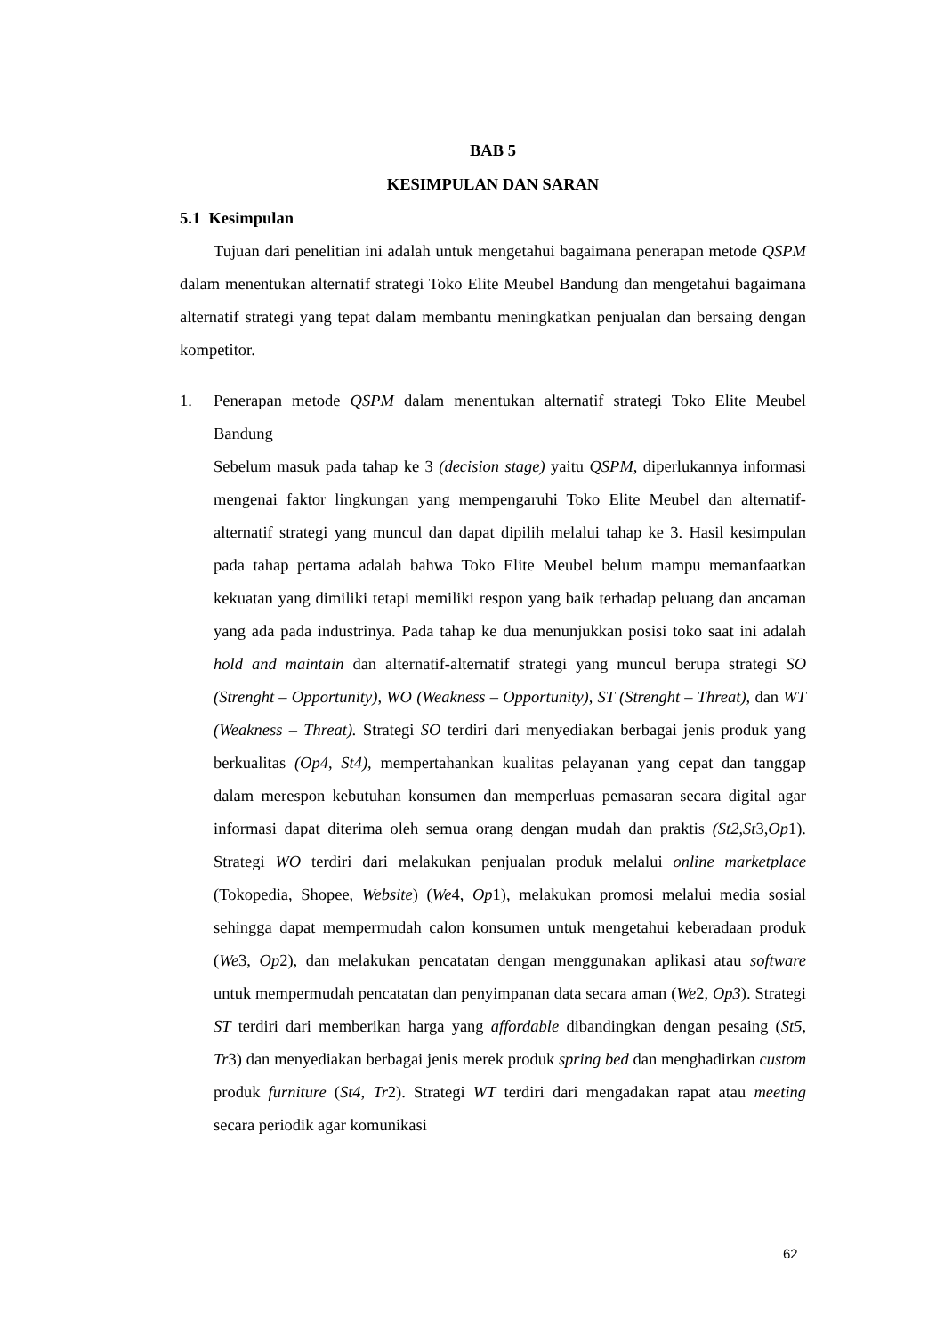BAB 5
KESIMPULAN DAN SARAN
5.1 Kesimpulan
Tujuan dari penelitian ini adalah untuk mengetahui bagaimana penerapan metode QSPM dalam menentukan alternatif strategi Toko Elite Meubel Bandung dan mengetahui bagaimana alternatif strategi yang tepat dalam membantu meningkatkan penjualan dan bersaing dengan kompetitor.
1. Penerapan metode QSPM dalam menentukan alternatif strategi Toko Elite Meubel Bandung
Sebelum masuk pada tahap ke 3 (decision stage) yaitu QSPM, diperlukannya informasi mengenai faktor lingkungan yang mempengaruhi Toko Elite Meubel dan alternatif-alternatif strategi yang muncul dan dapat dipilih melalui tahap ke 3. Hasil kesimpulan pada tahap pertama adalah bahwa Toko Elite Meubel belum mampu memanfaatkan kekuatan yang dimiliki tetapi memiliki respon yang baik terhadap peluang dan ancaman yang ada pada industrinya. Pada tahap ke dua menunjukkan posisi toko saat ini adalah hold and maintain dan alternatif-alternatif strategi yang muncul berupa strategi SO (Strenght – Opportunity), WO (Weakness – Opportunity), ST (Strenght – Threat), dan WT (Weakness – Threat). Strategi SO terdiri dari menyediakan berbagai jenis produk yang berkualitas (Op4, St4), mempertahankan kualitas pelayanan yang cepat dan tanggap dalam merespon kebutuhan konsumen dan memperluas pemasaran secara digital agar informasi dapat diterima oleh semua orang dengan mudah dan praktis (St2,St3,Op1). Strategi WO terdiri dari melakukan penjualan produk melalui online marketplace (Tokopedia, Shopee, Website) (We4, Op1), melakukan promosi melalui media sosial sehingga dapat mempermudah calon konsumen untuk mengetahui keberadaan produk (We3, Op2), dan melakukan pencatatan dengan menggunakan aplikasi atau software untuk mempermudah pencatatan dan penyimpanan data secara aman (We2, Op3). Strategi ST terdiri dari memberikan harga yang affordable dibandingkan dengan pesaing (St5, Tr3) dan menyediakan berbagai jenis merek produk spring bed dan menghadirkan custom produk furniture (St4, Tr2). Strategi WT terdiri dari mengadakan rapat atau meeting secara periodik agar komunikasi
62